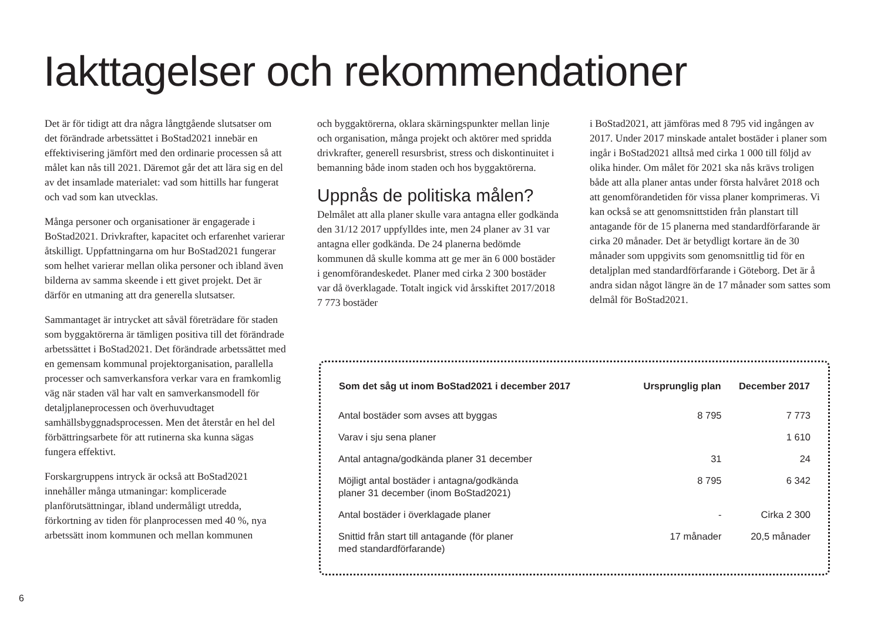Iakttagelser och rekommendationer
Det är för tidigt att dra några långtgående slutsatser om det förändrade arbetssättet i BoStad2021 innebär en effektivisering jämfört med den ordinarie processen så att målet kan nås till 2021. Däremot går det att lära sig en del av det insamlade materialet: vad som hittills har fungerat och vad som kan utvecklas.
Många personer och organisationer är engagerade i BoStad2021. Drivkrafter, kapacitet och erfarenhet varierar åtskilligt. Uppfattningarna om hur BoStad2021 fungerar som helhet varierar mellan olika personer och ibland även bilderna av samma skeende i ett givet projekt. Det är därför en utmaning att dra generella slutsatser.
Sammantaget är intrycket att såväl företrädare för staden som byggaktörerna är tämligen positiva till det förändrade arbetssättet i BoStad2021. Det förändrade arbetssättet med en gemensam kommunal projektorganisation, parallella processer och samverkansfora verkar vara en framkomlig väg när staden väl har valt en samverkansmodell för detaljplaneprocessen och överhuvudtaget samhällsbyggnadsprocessen. Men det återstår en hel del förbättringsarbete för att rutinerna ska kunna sägas fungera effektivt.
Forskargruppens intryck är också att BoStad2021 innehåller många utmaningar: komplicerade planförutsättningar, ibland undermåligt utredda, förkortning av tiden för planprocessen med 40 %, nya arbetssätt inom kommunen och mellan kommunen
och byggaktörerna, oklara skärningspunkter mellan linje och organisation, många projekt och aktörer med spridda drivkrafter, generell resursbrist, stress och diskontinuitet i bemanning både inom staden och hos byggaktörerna.
Uppnås de politiska målen?
Delmålet att alla planer skulle vara antagna eller godkända den 31/12 2017 uppfylldes inte, men 24 planer av 31 var antagna eller godkända. De 24 planerna bedömde kommunen då skulle komma att ge mer än 6 000 bostäder i genomförandeskedet. Planer med cirka 2 300 bostäder var då överklagade. Totalt ingick vid årsskiftet 2017/2018 7 773 bostäder
i BoStad2021, att jämföras med 8 795 vid ingången av 2017. Under 2017 minskade antalet bostäder i planer som ingår i BoStad2021 alltså med cirka 1 000 till följd av olika hinder. Om målet för 2021 ska nås krävs troligen både att alla planer antas under första halvåret 2018 och att genomförandetiden för vissa planer komprimeras. Vi kan också se att genomsnittstiden från planstart till antagande för de 15 planerna med standardförfarande är cirka 20 månader. Det är betydligt kortare än de 30 månader som uppgivits som genomsnittlig tid för en detaljplan med standardförfarande i Göteborg. Det är å andra sidan något längre än de 17 månader som sattes som delmål för BoStad2021.
| Som det såg ut inom BoStad2021 i december 2017 | Ursprunglig plan | December 2017 |
| --- | --- | --- |
| Antal bostäder som avses att byggas | 8 795 | 7 773 |
| Varav i sju sena planer | | 1 610 |
| Antal antagna/godkända planer 31 december | 31 | 24 |
| Möjligt antal bostäder i antagna/godkända planer 31 december (inom BoStad2021) | 8 795 | 6 342 |
| Antal bostäder i överklagade planer | - | Cirka 2 300 |
| Snittid från start till antagande (för planer med standardförfarande) | 17 månader | 20,5 månader |
6